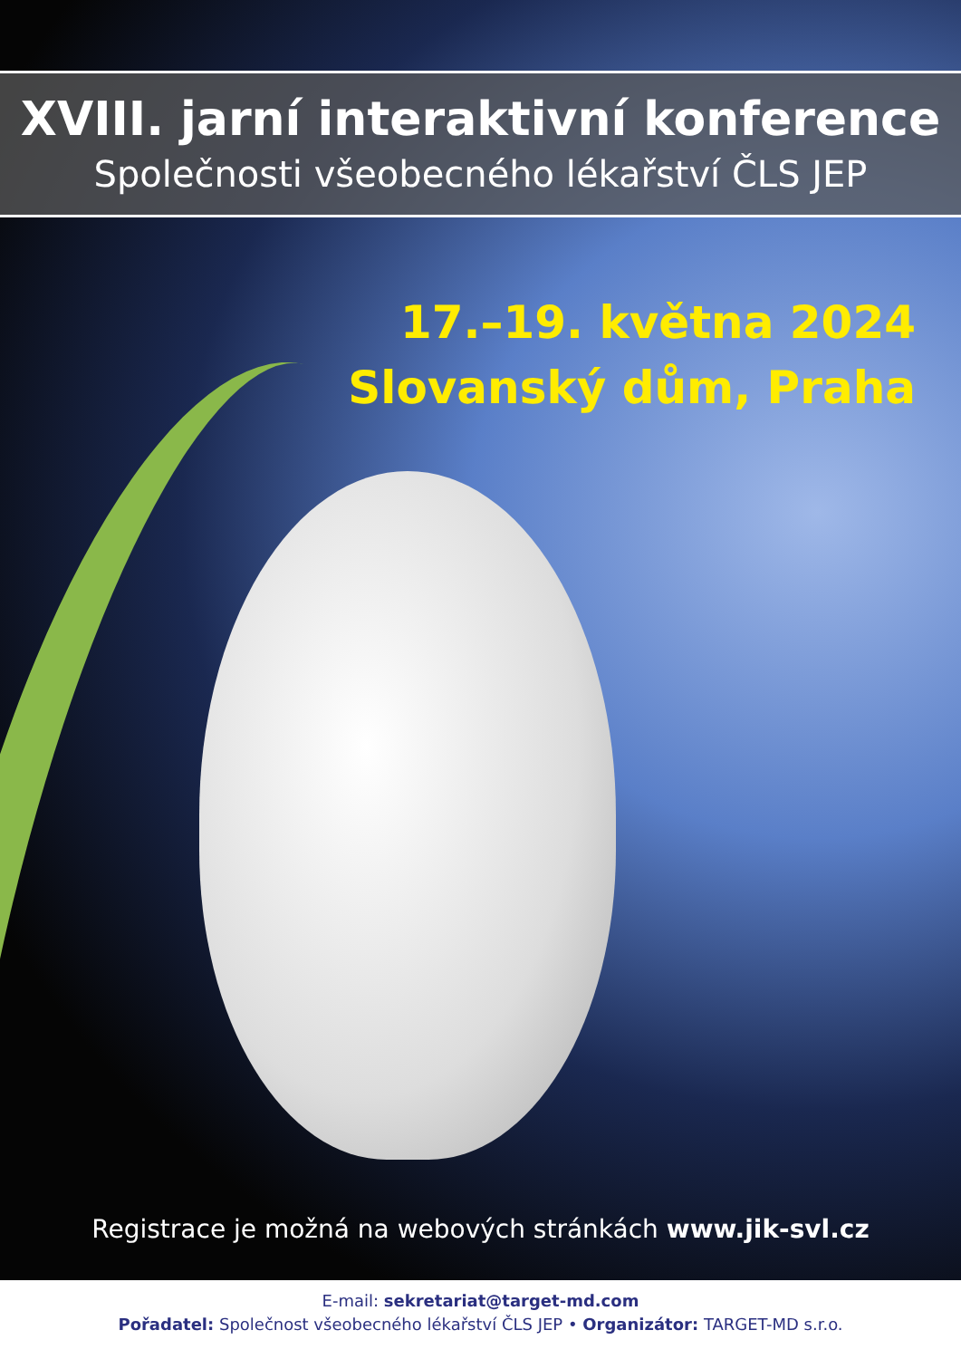XVIII. jarní interaktivní konference
Společnosti všeobecného lékařství ČLS JEP
17.–19. května 2024
Slovanský dům, Praha
Registrace je možná na webových stránkách www.jik-svl.cz
E-mail: sekretariat@target-md.com
Pořadatel: Společnost všeobecného lékařství ČLS JEP • Organizátor: TARGET-MD s.r.o.